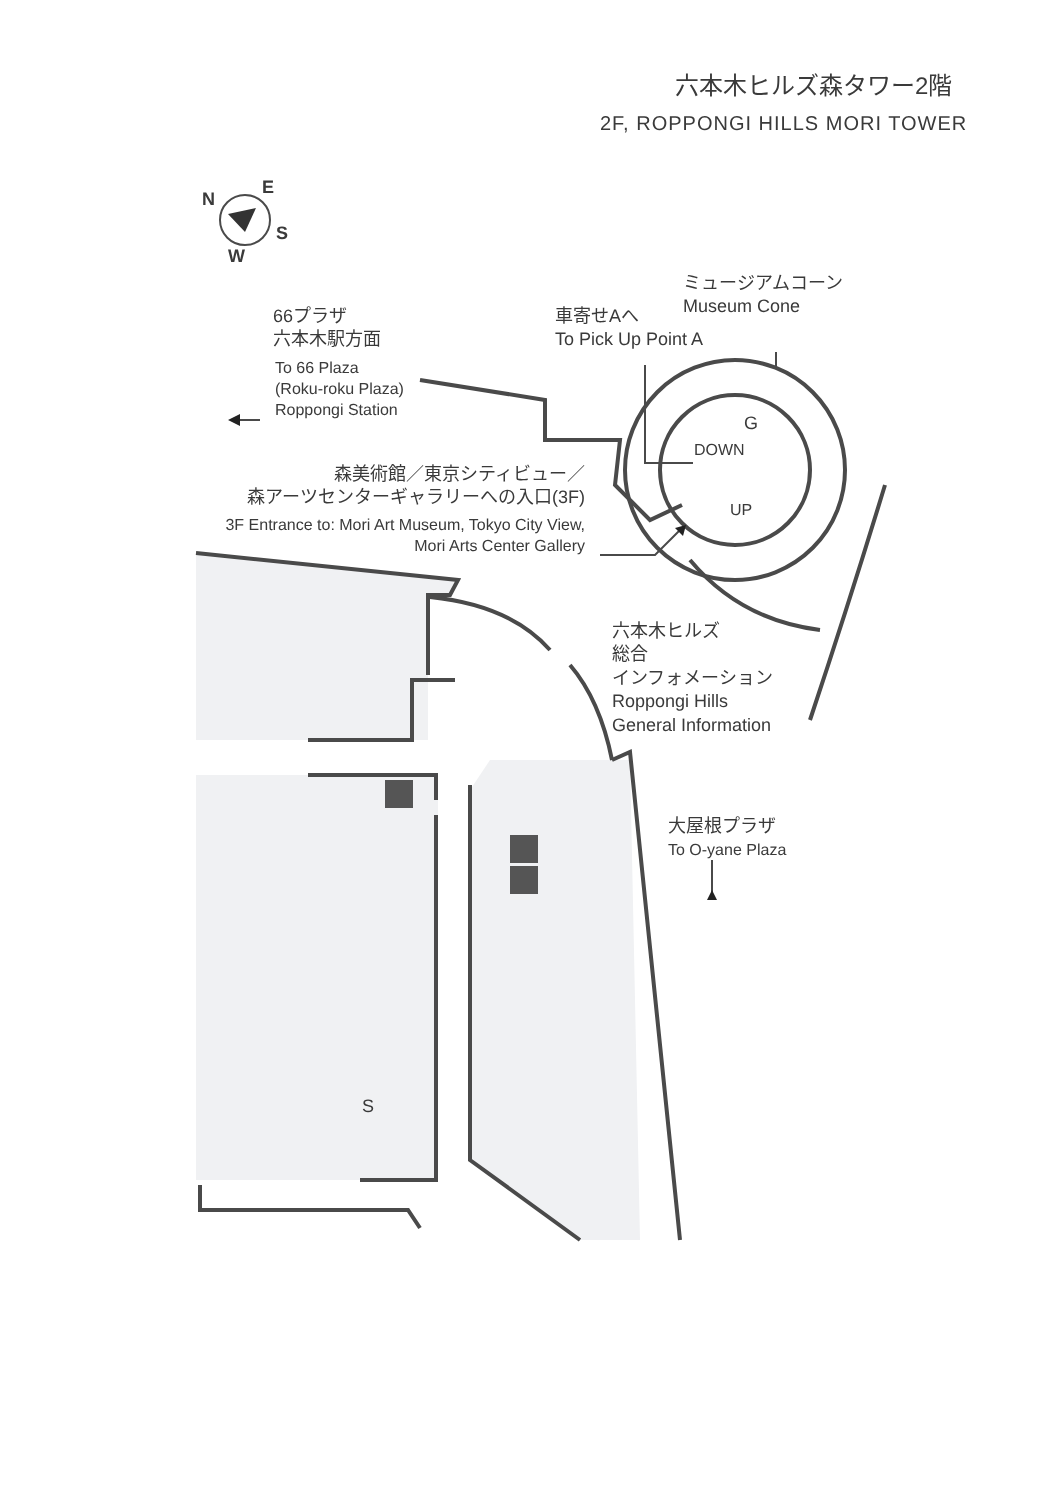六本木ヒルズ森タワー2階
2F, ROPPONGI HILLS MORI TOWER
N
E
S
W
ミュージアムコーン
Museum Cone
車寄せAへ
To Pick Up Point A
66プラザ
六本木駅方面
To 66 Plaza
(Roku-roku Plaza)
Roppongi Station
G
DOWN
UP
森美術館／東京シティビュー／
森アーツセンターギャラリーへの入口(3F)
3F Entrance to: Mori Art Museum, Tokyo City View,
Mori Arts Center Gallery
六本木ヒルズ
総合
インフォメーション
Roppongi Hills
General Information
大屋根プラザ
To O-yane Plaza
S